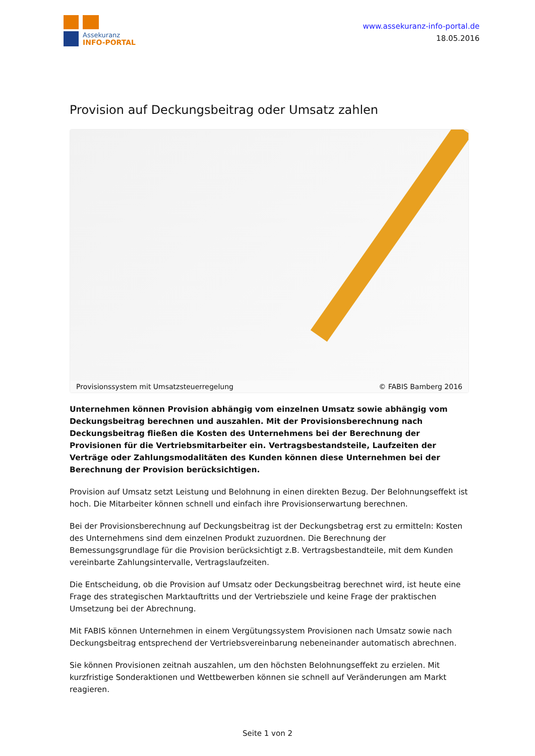Assekuranz
INFO-PORTAL
www.assekuranz-info-portal.de
18.05.2016
Provision auf Deckungsbeitrag oder Umsatz zahlen
Provisionssystem mit Umsatzsteuerregelung © FABIS Bamberg 2016
Unternehmen können Provision abhängig vom einzelnen Umsatz sowie abhängig vom Deckungsbeitrag berechnen und auszahlen. Mit der Provisionsberechnung nach Deckungsbeitrag fließen die Kosten des Unternehmens bei der Berechnung der Provisionen für die Vertriebsmitarbeiter ein. Vertragsbestandsteile, Laufzeiten der Verträge oder Zahlungsmodalitäten des Kunden können diese Unternehmen bei der Berechnung der Provision berücksichtigen.
Provision auf Umsatz setzt Leistung und Belohnung in einen direkten Bezug. Der Belohnungseffekt ist hoch. Die Mitarbeiter können schnell und einfach ihre Provisionserwartung berechnen.
Bei der Provisionsberechnung auf Deckungsbeitrag ist der Deckungsbetrag erst zu ermitteln: Kosten des Unternehmens sind dem einzelnen Produkt zuzuordnen. Die Berechnung der Bemessungsgrundlage für die Provision berücksichtigt z.B. Vertragsbestandteile, mit dem Kunden vereinbarte Zahlungsintervalle, Vertragslaufzeiten.
Die Entscheidung, ob die Provision auf Umsatz oder Deckungsbeitrag berechnet wird, ist heute eine Frage des strategischen Marktauftritts und der Vertriebsziele und keine Frage der praktischen Umsetzung bei der Abrechnung.
Mit FABIS können Unternehmen in einem Vergütungssystem Provisionen nach Umsatz sowie nach Deckungsbeitrag entsprechend der Vertriebsvereinbarung nebeneinander automatisch abrechnen.
Sie können Provisionen zeitnah auszahlen, um den höchsten Belohnungseffekt zu erzielen. Mit kurzfristige Sonderaktionen und Wettbewerben können sie schnell auf Veränderungen am Markt reagieren.
Seite 1 von 2